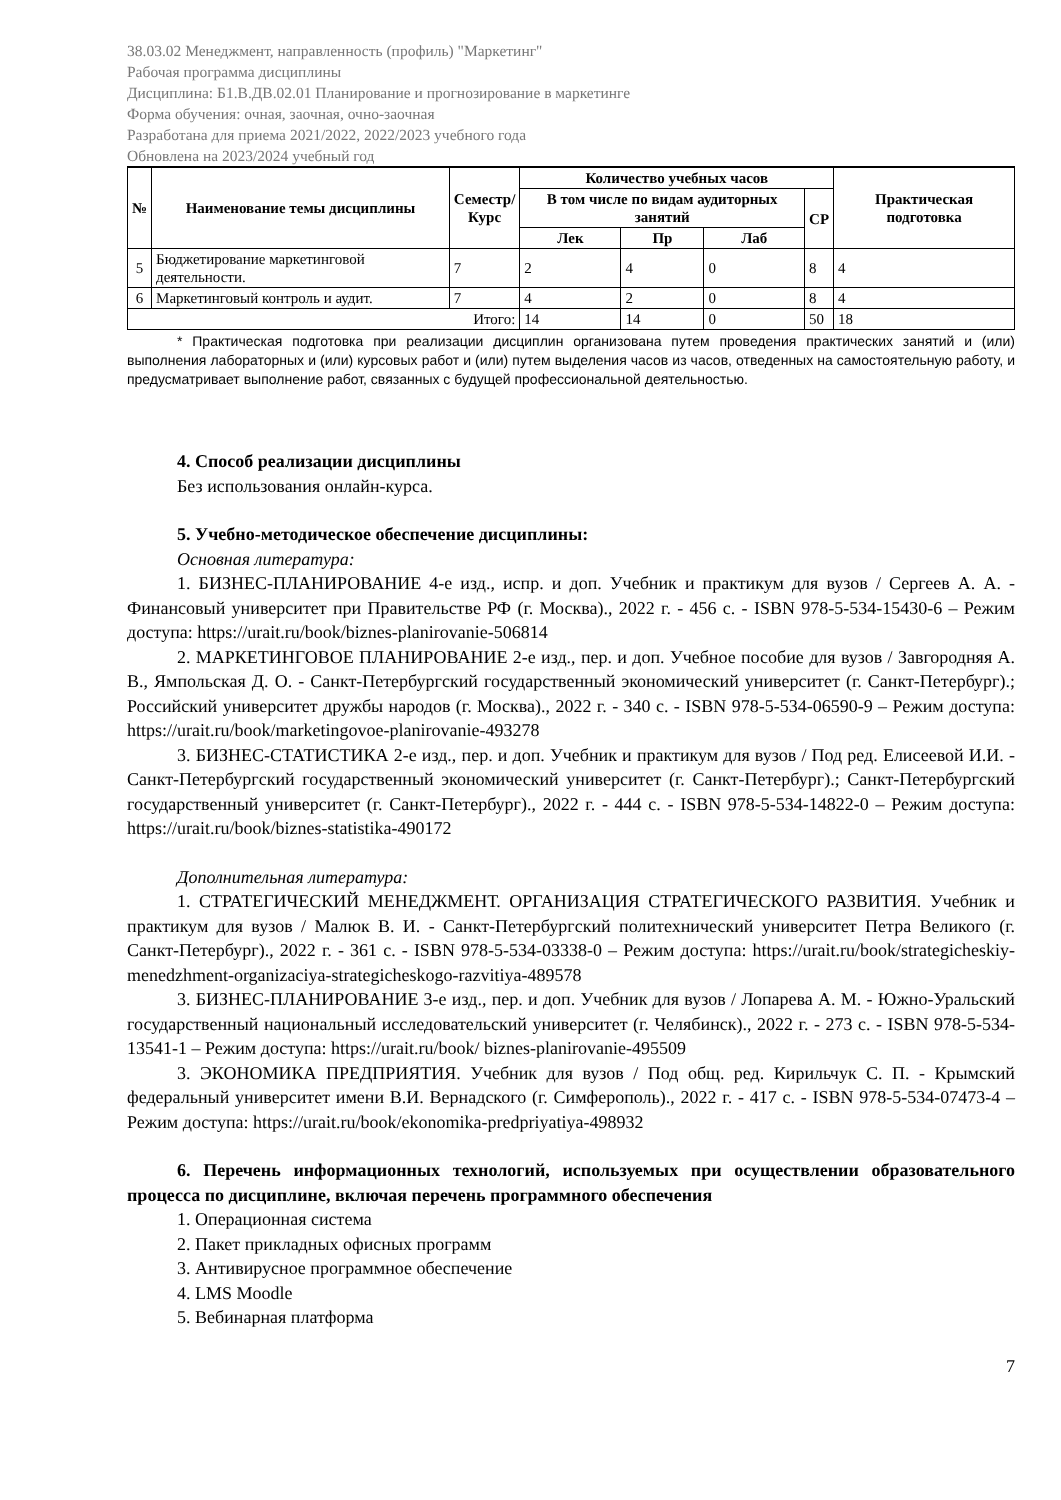38.03.02 Менеджмент, направленность (профиль) "Маркетинг"
Рабочая программа дисциплины
Дисциплина: Б1.В.ДВ.02.01 Планирование и прогнозирование в маркетинге
Форма обучения: очная, заочная, очно-заочная
Разработана для приема 2021/2022, 2022/2023 учебного года
Обновлена на 2023/2024 учебный год
| № | Наименование темы дисциплины | Семестр/ Курс | Количество учебных часов | | | | Практическая подготовка |
| --- | --- | --- | --- | --- | --- | --- | --- |
| | | | В том числе по видам аудиторных занятий | | | СР | |
| | | | Лек | Пр | Лаб | | |
| 5 | Бюджетирование маркетинговой деятельности. | 7 | 2 | 4 | 0 | 8 | 4 |
| 6 | Маркетинговый контроль и аудит. | 7 | 4 | 2 | 0 | 8 | 4 |
| Итого: | | | 14 | 14 | 0 | 50 | 18 |
* Практическая подготовка при реализации дисциплин организована путем проведения практических занятий и (или) выполнения лабораторных и (или) курсовых работ и (или) путем выделения часов из часов, отведенных на самостоятельную работу, и предусматривает выполнение работ, связанных с будущей профессиональной деятельностью.
4. Способ реализации дисциплины
Без использования онлайн-курса.
5. Учебно-методическое обеспечение дисциплины:
Основная литература:
1. БИЗНЕС-ПЛАНИРОВАНИЕ 4-е изд., испр. и доп. Учебник и практикум для вузов / Сергеев А. А. - Финансовый университет при Правительстве РФ (г. Москва)., 2022 г. - 456 с. - ISBN 978-5-534-15430-6 – Режим доступа: https://urait.ru/book/biznes-planirovanie-506814
2. МАРКЕТИНГОВОЕ ПЛАНИРОВАНИЕ 2-е изд., пер. и доп. Учебное пособие для вузов / Завгородняя А. В., Ямпольская Д. О. - Санкт-Петербургский государственный экономический университет (г. Санкт-Петербург).; Российский университет дружбы народов (г. Москва)., 2022 г. - 340 с. - ISBN 978-5-534-06590-9 – Режим доступа: https://urait.ru/book/marketingovoe-planirovanie-493278
3. БИЗНЕС-СТАТИСТИКА 2-е изд., пер. и доп. Учебник и практикум для вузов / Под ред. Елисеевой И.И. - Санкт-Петербургский государственный экономический университет (г. Санкт-Петербург).; Санкт-Петербургский государственный университет (г. Санкт-Петербург)., 2022 г. - 444 с. - ISBN 978-5-534-14822-0 – Режим доступа: https://urait.ru/book/biznes-statistika-490172
Дополнительная литература:
1. СТРАТЕГИЧЕСКИЙ МЕНЕДЖМЕНТ. ОРГАНИЗАЦИЯ СТРАТЕГИЧЕСКОГО РАЗВИТИЯ. Учебник и практикум для вузов / Малюк В. И. - Санкт-Петербургский политехнический университет Петра Великого (г. Санкт-Петербург)., 2022 г. - 361 с. - ISBN 978-5-534-03338-0 – Режим доступа: https://urait.ru/book/strategicheskiy-menedzhment-organizaciya-strategicheskogo-razvitiya-489578
3. БИЗНЕС-ПЛАНИРОВАНИЕ 3-е изд., пер. и доп. Учебник для вузов / Лопарева А. М. - Южно-Уральский государственный национальный исследовательский университет (г. Челябинск)., 2022 г. - 273 с. - ISBN 978-5-534-13541-1 – Режим доступа: https://urait.ru/book/ biznes-planirovanie-495509
3. ЭКОНОМИКА ПРЕДПРИЯТИЯ. Учебник для вузов / Под общ. ред. Кирильчук С. П. - Крымский федеральный университет имени В.И. Вернадского (г. Симферополь)., 2022 г. - 417 с. - ISBN 978-5-534-07473-4 – Режим доступа: https://urait.ru/book/ekonomika-predpriyatiya-498932
6. Перечень информационных технологий, используемых при осуществлении образовательного процесса по дисциплине, включая перечень программного обеспечения
1. Операционная система
2. Пакет прикладных офисных программ
3. Антивирусное программное обеспечение
4. LMS Moodle
5. Вебинарная платформа
7